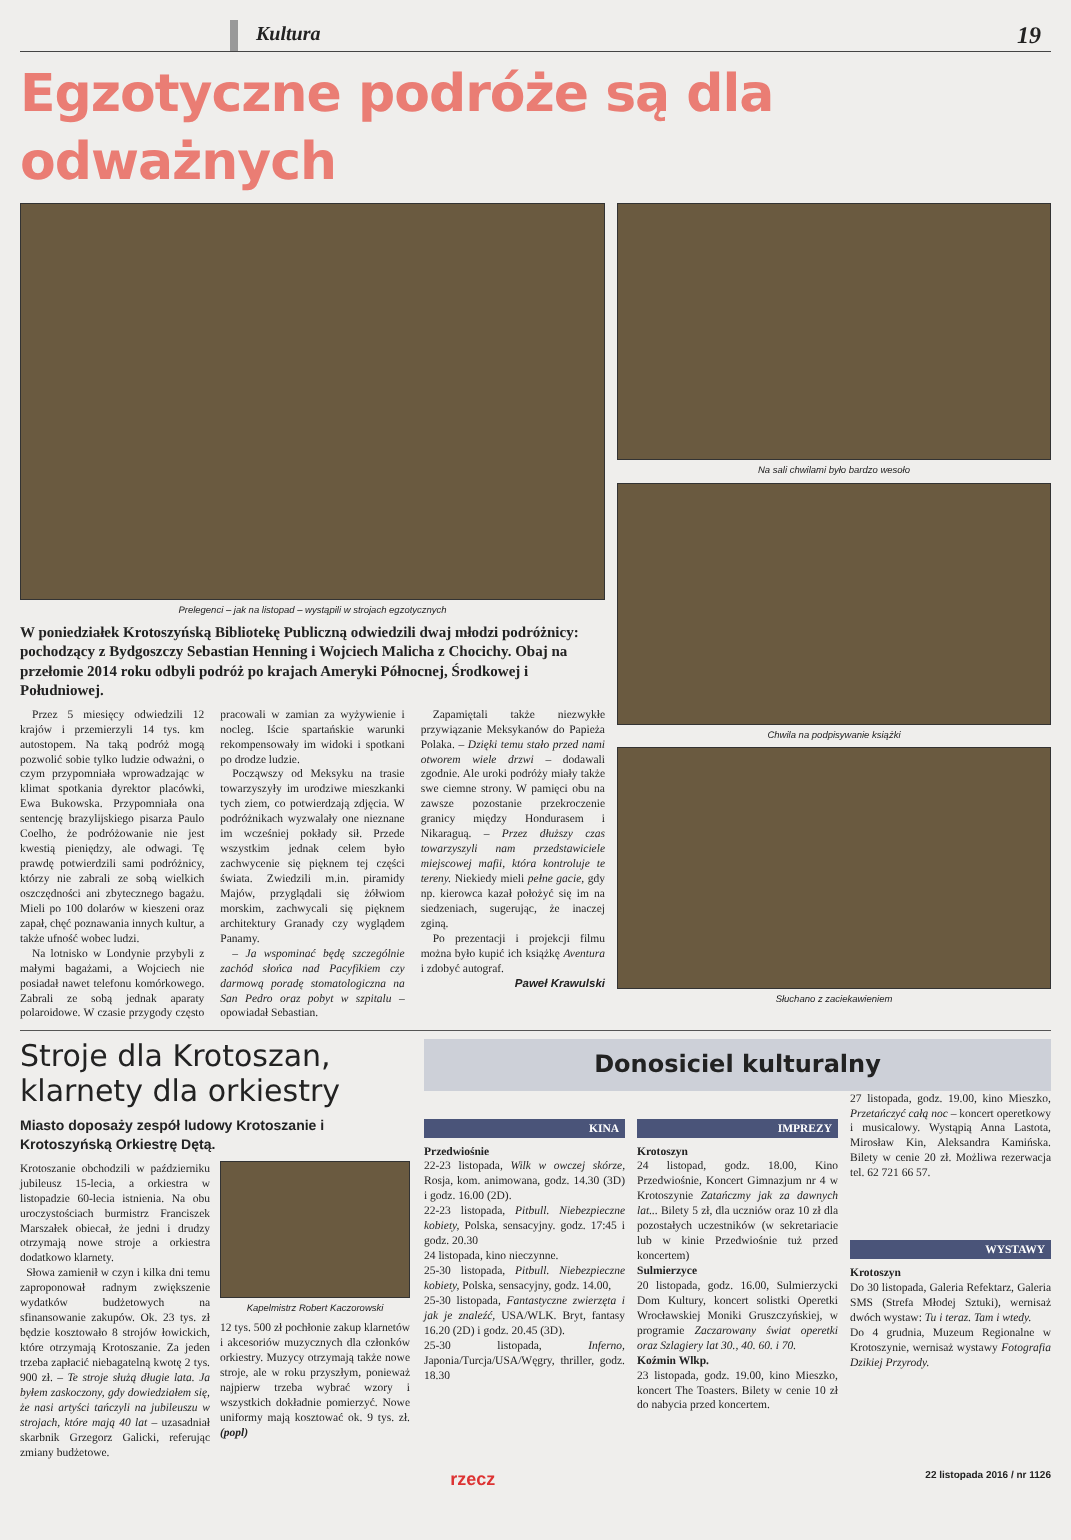Kultura 19
Egzotyczne podróże są dla odważnych
Prelegenci – jak na listopad – wystąpili w strojach egzotycznych
W poniedziałek Krotoszyńską Bibliotekę Publiczną odwiedzili dwaj młodzi podróżnicy: pochodzący z Bydgoszczy Sebastian Henning i Wojciech Malicha z Chocichy. Obaj na przełomie 2014 roku odbyli podróż po krajach Ameryki Północnej, Środkowej i Południowej.
Przez 5 miesięcy odwiedzili 12 krajów i przemierzyli 14 tys. km autostopem. Na taką podróż mogą pozwolić sobie tylko ludzie odważni, o czym przypomniała wprowadzając w klimat spotkania dyrektor placówki, Ewa Bukowska. Przypomniała ona sentencję brazylijskiego pisarza Paulo Coelho, że podróżowanie nie jest kwestią pieniędzy, ale odwagi. Tę prawdę potwierdzili sami podróżnicy, którzy nie zabrali ze sobą wielkich oszczędności ani zbytecznego bagażu. Mieli po 100 dolarów w kieszeni oraz zapał, chęć poznawania innych kultur, a także ufność wobec ludzi.
Na lotnisko w Londynie przybyli z małymi bagażami, a Wojciech nie posiadał nawet telefonu komórkowego. Zabrali ze sobą jednak aparaty polaroidowe. W czasie przygody często pracowali w zamian za wyżywienie i nocleg. Iście spartańskie warunki rekompensowały im widoki i spotkani po drodze ludzie.
Począwszy od Meksyku na trasie towarzyszyły im urodziwe mieszkanki tych ziem, co potwierdzają zdjęcia. W podróżnikach wyzwalały one nieznane im wcześniej pokłady sił. Przede wszystkim jednak celem było zachwycenie się pięknem tej części świata. Zwiedzili m.in. piramidy Majów, przyglądali się żółwiom morskim, zachwycali się pięknem architektury Granady czy wyglądem Panamy.
– Ja wspominać będę szczególnie zachód słońca nad Pacyfikiem czy darmową poradę stomatologiczna na San Pedro oraz pobyt w szpitalu –opowiadał Sebastian.
Zapamiętali także niezwykłe przywiązanie Meksykanów do Papieża Polaka. – Dzięki temu stało przed nami otworem wiele drzwi – dodawali zgodnie. Ale uroki podróży miały także swe ciemne strony. W pamięci obu na zawsze pozostanie przekroczenie granicy między Hondurasem i Nikaraguą. – Przez dłuższy czas towarzyszyli nam przedstawiciele miejscowej mafii, która kontroluje te tereny. Niekiedy mieli pełne gacie, gdy np. kierowca kazał położyć się im na siedzeniach, sugerując, że inaczej zginą.
Po prezentacji i projekcji filmu można było kupić ich książkę Aventura i zdobyć autograf.
Paweł Krawulski
Na sali chwilami było bardzo wesoło
Chwila na podpisywanie książki
Słuchano z zaciekawieniem
Stroje dla Krotoszan, klarnety dla orkiestry
Miasto doposaży zespół ludowy Krotoszanie i Krotoszyńską Orkiestrę Dętą.
Krotoszanie obchodzili w październiku jubileusz 15-lecia, a orkiestra w listopadzie 60-lecia istnienia. Na obu uroczystościach burmistrz Franciszek Marszałek obiecał, że jedni i drudzy otrzymają nowe stroje a orkiestra dodatkowo klarnety.
Słowa zamienił w czyn i kilka dni temu zaproponował radnym zwiększenie wydatków budżetowych na sfinansowanie zakupów. Ok. 23 tys. zł będzie kosztowało 8 strojów łowickich, które otrzymają Krotoszanie. Za jeden trzeba zapłacić niebagatelną kwotę 2 tys. 900 zł. – Te stroje służą długie lata. Ja byłem zaskoczony, gdy dowiedziałem się, że nasi artyści tańczyli na jubileuszu w strojach, które mają 40 lat – uzasadniał skarbnik Grzegorz Galicki, referując zmiany budżetowe.
Kapelmistrz Robert Kaczorowski
12 tys. 500 zł pochłonie zakup klarnetów i akcesoriów muzycznych dla członków orkiestry. Muzycy otrzymają także nowe stroje, ale w roku przyszłym, ponieważ najpierw trzeba wybrać wzory i wszystkich dokładnie pomierzyć. Nowe uniformy mają kosztować ok. 9 tys. zł. (popl)
Donosiciel kulturalny
KINA
Przedwiośnie
22-23 listopada, Wilk w owczej skórze, Rosja, kom. animowana, godz. 14.30 (3D) i godz. 16.00 (2D).
22-23 listopada, Pitbull. Niebezpieczne kobiety, Polska, sensacyjny. godz. 17:45 i godz. 20.30
24 listopada, kino nieczynne.
25-30 listopada, Pitbull. Niebezpieczne kobiety, Polska, sensacyjny, godz. 14.00,
25-30 listopada, Fantastyczne zwierzęta i jak je znaleźć, USA/WLK. Bryt, fantasy 16.20 (2D) i godz. 20.45 (3D).
25-30 listopada, Inferno, Japonia/Turcja/USA/Węgry, thriller, godz. 18.30
IMPREZY
Krotoszyn
24 listopad, godz. 18.00, Kino Przedwiośnie, Koncert Gimnazjum nr 4 w Krotoszynie Zatańczmy jak za dawnych lat... Bilety 5 zł, dla uczniów oraz 10 zł dla pozostałych uczestników (w sekretariacie lub w kinie Przedwiośnie tuż przed koncertem)
Sulmierzyce
20 listopada, godz. 16.00, Sulmierzycki Dom Kultury, koncert solistki Operetki Wrocławskiej Moniki Gruszczyńskiej, w programie Zaczarowany świat operetki oraz Szlagiery lat 30., 40. 60. i 70.
Koźmin Wlkp.
23 listopada, godz. 19.00, kino Mieszko, koncert The Toasters. Bilety w cenie 10 zł do nabycia przed koncertem.
27 listopada, godz. 19.00, kino Mieszko, Przetańczyć całą noc – koncert operetkowy i musicalowy. Wystąpią Anna Lastota, Mirosław Kin, Aleksandra Kamińska. Bilety w cenie 20 zł. Możliwa rezerwacja tel. 62 721 66 57.
WYSTAWY
Krotoszyn
Do 30 listopada, Galeria Refektarz, Galeria SMS (Strefa Młodej Sztuki), wernisaż dwóch wystaw: Tu i teraz. Tam i wtedy.
Do 4 grudnia, Muzeum Regionalne w Krotoszynie, wernisaż wystawy Fotografia Dzikiej Przyrody.
rzecz 22 listopada 2016 / nr 1126